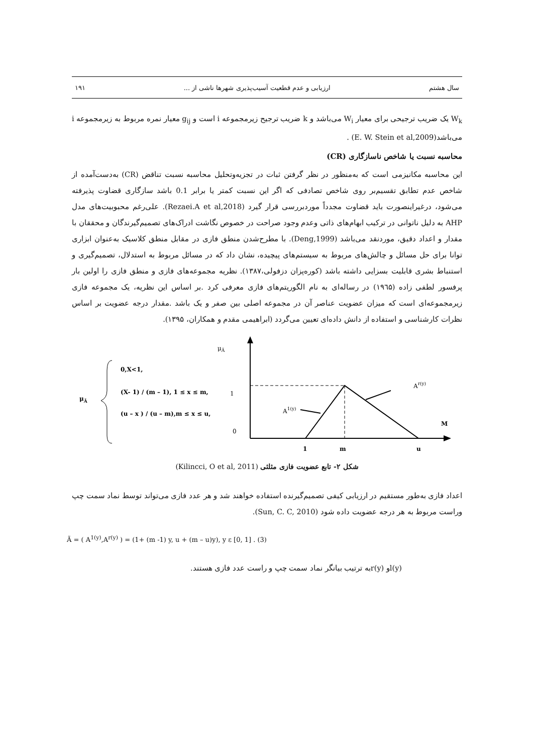سال هشتم ارزیابی و عدم قطعیت آسیب‌پذیری شهرها ناشی از ... ۱۹۱
W<sub>k</sub> یک ضریب ترجیحی برای معیار W<sub>i</sub> می‌باشد و k ضریب ترجیح زیرمجموعه i است و g<sub>ij</sub> معیار نمره مربوط به زیرمجموعه i می‌باشد(E. W. Stein et al,2009) .
محاسبه نسبت یا شاخص ناسازگاری (CR)
این محاسبه مکانیزمی است که به‌منظور در نظر گرفتن ثبات در تجزیه‌وتحلیل محاسبه نسبت تناقض (CR) به‌دست‌آمده از شاخص عدم تطابق تقسیم‌بر روی شاخص تصادفی که اگر این نسبت کمتر یا برابر 0.1 باشد سازگاری قضاوت پذیرفته می‌شود، درغیراینصورت باید قضاوت مجدداً موردبررسی قرار گیرد (Rezaei.A et al,2018). علی‌رغم محبوبیت‌های مدل AHP به دلیل ناتوانی در ترکیب ابهام‌های ذاتی وعدم وجود صراحت در خصوص نگاشت ادراک‌های تصمیم‌گیرندگان و محققان با مقدار و اعداد دقیق، موردنقد می‌باشد (Deng,1999). با مطرح‌شدن منطق فازی در مقابل منطق کلاسیک به‌عنوان ابزاری توانا برای حل مسائل و چالش‌های مربوط به سیستم‌های پیچیده، نشان داد که در مسائل مربوط به استدلال، تصمیم‌گیری و استنباط بشری قابلیت بسزایی داشته باشد (کوره‌پزان دزفولی،۱۳۸۷). نظریه مجموعه‌های فازی و منطق فازی را اولین بار پرفسور لطفی زاده (۱۹٦۵) در رساله‌ای به نام الگوریتم‌های فازی معرفی کرد .بر اساس این نظریه، یک مجموعه فازی زیرمجموعه‌ای است که میزان عضویت عناصر آن در مجموعه اصلی بین صفر و یک باشد .مقدار درجه عضویت بر اساس نظرات کارشناسی و استفاده از دانش داده‌ای تعیین می‌گردد (ابراهیمی مقدم و همکاران، ۱۳۹۵).
μÃ
0,X<1,
(X- 1) / (m – 1), 1 ≤ x ≤ m,
(u – x ) / (u – m),m ≤ x ≤ u,
μÃ
1
0
A1(y)
Ar(y)
M
1
m
u
شکل ۲- تابع عضویت فازی مثلثی (Kilincci, O et al, 2011)
اعداد فازی به‌طور مستقیم در ارزیابی کیفی تصمیم‌گیرنده استفاده خواهند شد و هر عدد فازی می‌تواند توسط نماد سمت چپ وراست مربوط به هر درجه عضویت داده شود (Sun, C. C, 2010).
Ã = ( A<sup>1(y)</sup>,A<sup>r(y)</sup> ) = (1+ (m -1) y, u + (m – u)y), y ε [0, 1] . (3)
l(y)و r(y)به ترتیب بیانگر نماد سمت چپ و راست عدد فازی هستند.